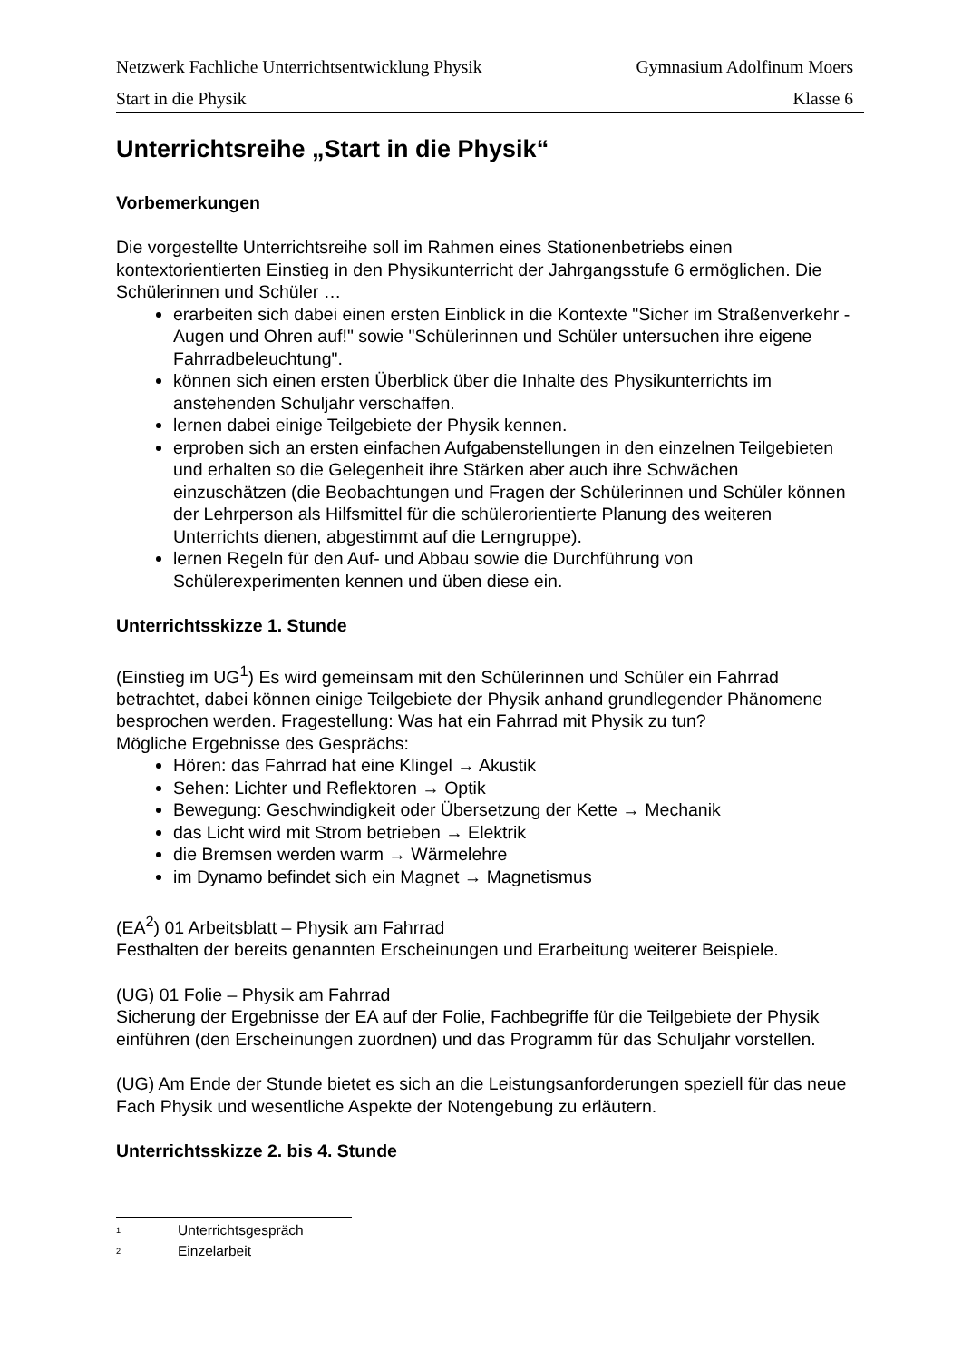Netzwerk Fachliche Unterrichtsentwicklung Physik Gymnasium Adolfinum Moers
Start in die Physik Klasse 6
Unterrichtsreihe „Start in die Physik“
Vorbemerkungen
Die vorgestellte Unterrichtsreihe soll im Rahmen eines Stationenbetriebs einen kontextorientierten Einstieg in den Physikunterricht der Jahrgangsstufe 6 ermöglichen. Die Schülerinnen und Schüler …
erarbeiten sich dabei einen ersten Einblick in die Kontexte "Sicher im Straßenverkehr - Augen und Ohren auf!" sowie "Schülerinnen und Schüler untersuchen ihre eigene Fahrradbeleuchtung".
können sich einen ersten Überblick über die Inhalte des Physikunterrichts im anstehenden Schuljahr verschaffen.
lernen dabei einige Teilgebiete der Physik kennen.
erproben sich an ersten einfachen Aufgabenstellungen in den einzelnen Teilgebieten und erhalten so die Gelegenheit ihre Stärken aber auch ihre Schwächen einzuschätzen (die Beobachtungen und Fragen der Schülerinnen und Schüler können der Lehrperson als Hilfsmittel für die schülerorientierte Planung des weiteren Unterrichts dienen, abgestimmt auf die Lerngruppe).
lernen Regeln für den Auf- und Abbau sowie die Durchführung von Schülerexperimenten kennen und üben diese ein.
Unterrichtsskizze 1. Stunde
(Einstieg im UG<sup>1</sup>) Es wird gemeinsam mit den Schülerinnen und Schüler ein Fahrrad betrachtet, dabei können einige Teilgebiete der Physik anhand grundlegender Phänomene besprochen werden. Fragestellung: Was hat ein Fahrrad mit Physik zu tun?
Mögliche Ergebnisse des Gesprächs:
Hören: das Fahrrad hat eine Klingel → Akustik
Sehen: Lichter und Reflektoren → Optik
Bewegung: Geschwindigkeit oder Übersetzung der Kette → Mechanik
das Licht wird mit Strom betrieben → Elektrik
die Bremsen werden warm → Wärmelehre
im Dynamo befindet sich ein Magnet → Magnetismus
(EA<sup>2</sup>) 01 Arbeitsblatt – Physik am Fahrrad
Festhalten der bereits genannten Erscheinungen und Erarbeitung weiterer Beispiele.
(UG) 01 Folie – Physik am Fahrrad
Sicherung der Ergebnisse der EA auf der Folie, Fachbegriffe für die Teilgebiete der Physik einführen (den Erscheinungen zuordnen) und das Programm für das Schuljahr vorstellen.
(UG) Am Ende der Stunde bietet es sich an die Leistungsanforderungen speziell für das neue Fach Physik und wesentliche Aspekte der Notengebung zu erläutern.
Unterrichtsskizze 2. bis 4. Stunde
<sup>1</sup> Unterrichtsgespräch
<sup>2</sup> Einzelarbeit